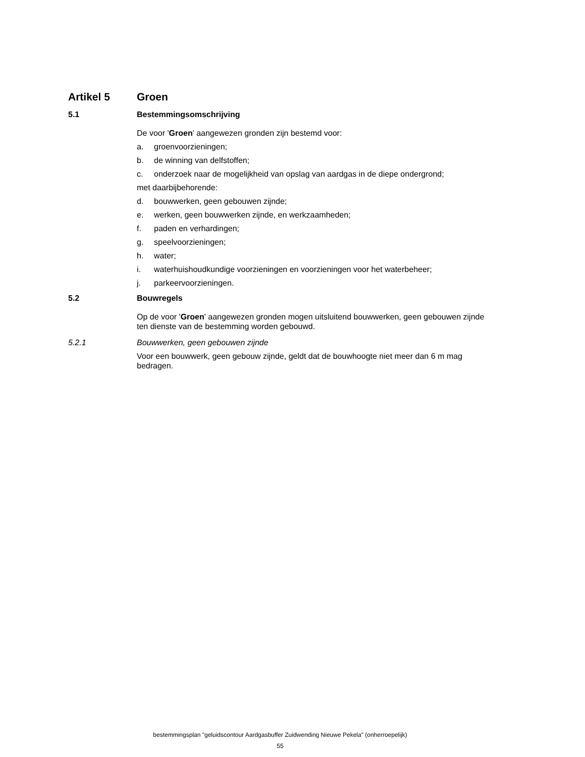Artikel 5 Groen
5.1 Bestemmingsomschrijving
De voor 'Groen' aangewezen gronden zijn bestemd voor:
a. groenvoorzieningen;
b. de winning van delfstoffen;
c. onderzoek naar de mogelijkheid van opslag van aardgas in de diepe ondergrond;
met daarbijbehorende:
d. bouwwerken, geen gebouwen zijnde;
e. werken, geen bouwwerken zijnde, en werkzaamheden;
f. paden en verhardingen;
g. speelvoorzieningen;
h. water;
i. waterhuishoudkundige voorzieningen en voorzieningen voor het waterbeheer;
j. parkeervoorzieningen.
5.2 Bouwregels
Op de voor 'Groen' aangewezen gronden mogen uitsluitend bouwwerken, geen gebouwen zijnde ten dienste van de bestemming worden gebouwd.
5.2.1 Bouwwerken, geen gebouwen zijnde
Voor een bouwwerk, geen gebouw zijnde, geldt dat de bouwhoogte niet meer dan 6 m mag bedragen.
bestemmingsplan "geluidscontour Aardgasbuffer Zuidwending Nieuwe Pekela" (onherroepelijk)
55